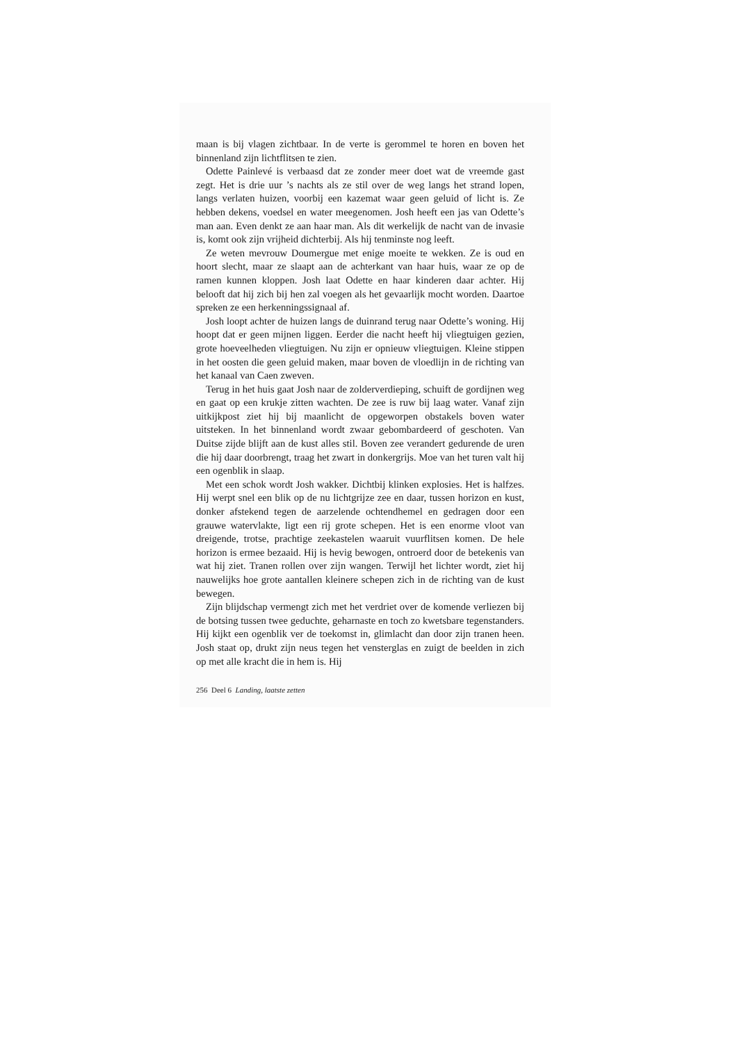maan is bij vlagen zichtbaar. In de verte is gerommel te horen en boven het binnenland zijn lichtflitsen te zien.
Odette Painlevé is verbaasd dat ze zonder meer doet wat de vreemde gast zegt. Het is drie uur ’s nachts als ze stil over de weg langs het strand lopen, langs verlaten huizen, voorbij een kazemat waar geen geluid of licht is. Ze hebben dekens, voedsel en water meegenomen. Josh heeft een jas van Odette’s man aan. Even denkt ze aan haar man. Als dit werkelijk de nacht van de invasie is, komt ook zijn vrijheid dichterbij. Als hij tenminste nog leeft.
Ze weten mevrouw Doumergue met enige moeite te wekken. Ze is oud en hoort slecht, maar ze slaapt aan de achterkant van haar huis, waar ze op de ramen kunnen kloppen. Josh laat Odette en haar kinderen daar achter. Hij belooft dat hij zich bij hen zal voegen als het gevaarlijk mocht worden. Daartoe spreken ze een herkenningssignaal af.
Josh loopt achter de huizen langs de duinrand terug naar Odette’s woning. Hij hoopt dat er geen mijnen liggen. Eerder die nacht heeft hij vliegtuigen gezien, grote hoeveelheden vliegtuigen. Nu zijn er opnieuw vliegtuigen. Kleine stippen in het oosten die geen geluid maken, maar boven de vloedlijn in de richting van het kanaal van Caen zweven.
Terug in het huis gaat Josh naar de zolderverdieping, schuift de gordijnen weg en gaat op een krukje zitten wachten. De zee is ruw bij laag water. Vanaf zijn uitkijkpost ziet hij bij maanlicht de opgeworpen obstakels boven water uitsteken. In het binnenland wordt zwaar gebombardeerd of geschoten. Van Duitse zijde blijft aan de kust alles stil. Boven zee verandert gedurende de uren die hij daar doorbrengt, traag het zwart in donkergrijs. Moe van het turen valt hij een ogenblik in slaap.
Met een schok wordt Josh wakker. Dichtbij klinken explosies. Het is halfzes. Hij werpt snel een blik op de nu lichtgrijze zee en daar, tussen horizon en kust, donker afstekend tegen de aarzelende ochtendhemel en gedragen door een grauwe watervlakte, ligt een rij grote schepen. Het is een enorme vloot van dreigende, trotse, prachtige zeekastelen waaruit vuurflitsen komen. De hele horizon is ermee bezaaid. Hij is hevig bewogen, ontroerd door de betekenis van wat hij ziet. Tranen rollen over zijn wangen. Terwijl het lichter wordt, ziet hij nauwelijks hoe grote aantallen kleinere schepen zich in de richting van de kust bewegen.
Zijn blijdschap vermengt zich met het verdriet over de komende verliezen bij de botsing tussen twee geduchte, geharnaste en toch zo kwetsbare tegenstanders. Hij kijkt een ogenblik ver de toekomst in, glimlacht dan door zijn tranen heen. Josh staat op, drukt zijn neus tegen het vensterglas en zuigt de beelden in zich op met alle kracht die in hem is. Hij
256 Deel 6 Landing, laatste zetten